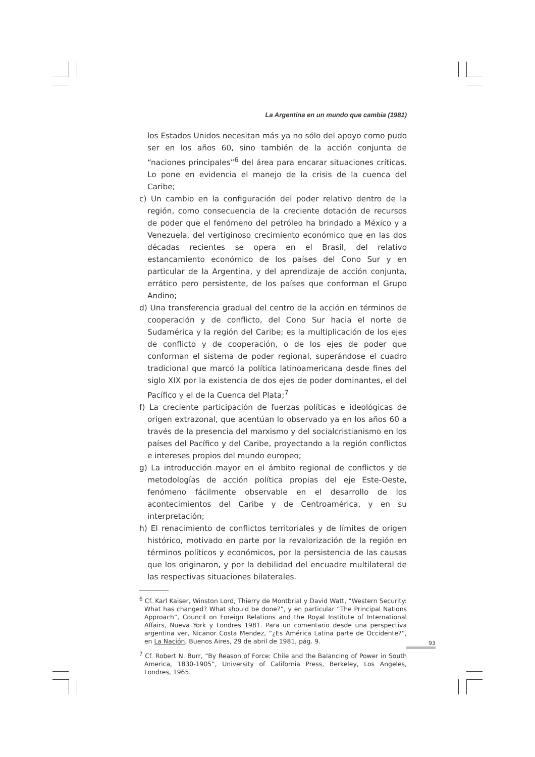La Argentina en un mundo que cambia (1981)
los Estados Unidos necesitan más ya no sólo del apoyo como pudo ser en los años 60, sino también de la acción conjunta de “naciones principales”<sup>6</sup> del área para encarar situaciones críticas. Lo pone en evidencia el manejo de la crisis de la cuenca del Caribe;
c) Un cambio en la configuración del poder relativo dentro de la región, como consecuencia de la creciente dotación de recursos de poder que el fenómeno del petróleo ha brindado a México y a Venezuela, del vertiginoso crecimiento económico que en las dos décadas recientes se opera en el Brasil, del relativo estancamiento económico de los países del Cono Sur y en particular de la Argentina, y del aprendizaje de acción conjunta, errático pero persistente, de los países que conforman el Grupo Andino;
d) Una transferencia gradual del centro de la acción en términos de cooperación y de conflicto, del Cono Sur hacia el norte de Sudamérica y la región del Caribe; es la multiplicación de los ejes de conflicto y de cooperación, o de los ejes de poder que conforman el sistema de poder regional, superándose el cuadro tradicional que marcó la política latinoamericana desde fines del siglo XIX por la existencia de dos ejes de poder dominantes, el del Pacífico y el de la Cuenca del Plata;<sup>7</sup>
f) La creciente participación de fuerzas políticas e ideológicas de origen extrazonal, que acentúan lo observado ya en los años 60 a través de la presencia del marxismo y del socialcristianismo en los países del Pacífico y del Caribe, proyectando a la región conflictos e intereses propios del mundo europeo;
g) La introducción mayor en el ámbito regional de conflictos y de metodologías de acción política propias del eje Este-Oeste, fenómeno fácilmente observable en el desarrollo de los acontecimientos del Caribe y de Centroamérica, y en su interpretación;
h) El renacimiento de conflictos territoriales y de límites de origen histórico, motivado en parte por la revalorización de la región en términos políticos y económicos, por la persistencia de las causas que los originaron, y por la debilidad del encuadre multilateral de las respectivas situaciones bilaterales.
<sup>6</sup> Cf. Karl Kaiser, Winston Lord, Thierry de Montbrial y David Watt, “Western Security: What has changed? What should be done?”, y en particular “The Principal Nations Approach”, Council on Foreign Relations and the Royal Institute of International Affairs, Nueva York y Londres 1981. Para un comentario desde una perspectiva argentina ver, Nicanor Costa Mendez, “¿Es América Latina parte de Occidente?”, en La Nación, Buenos Aires, 29 de abril de 1981, pág. 9.
<sup>7</sup> Cf. Robert N. Burr, “By Reason of Force: Chile and the Balancing of Power in South America, 1830-1905”, University of California Press, Berkeley, Los Angeles, Londres, 1965.
93